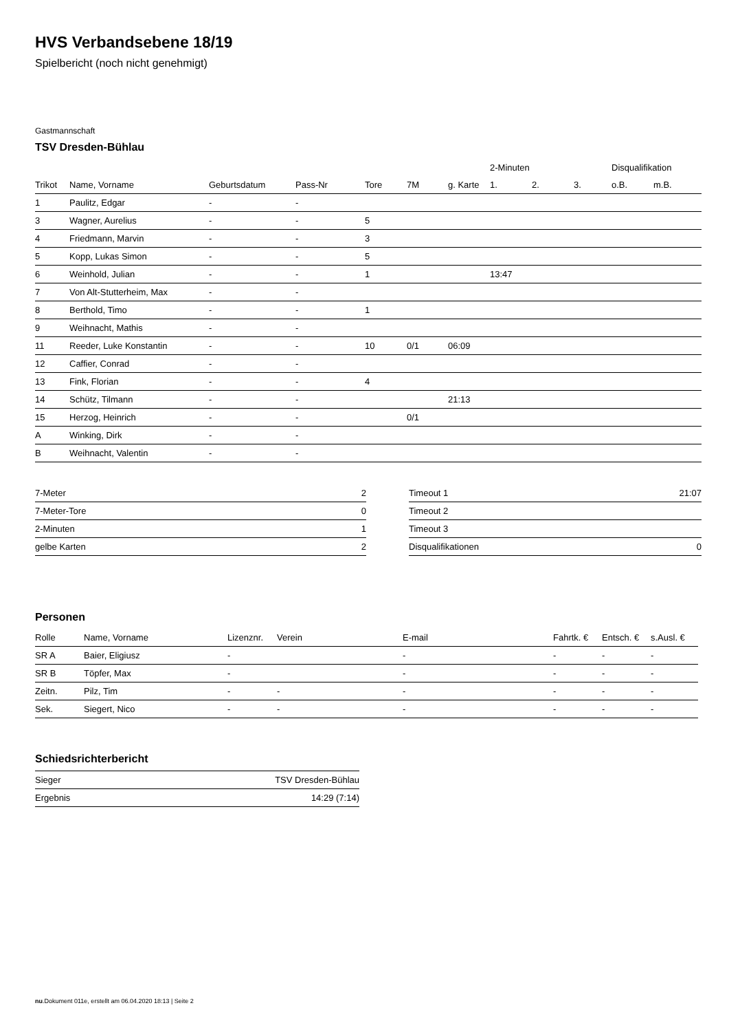HVS Verbandsebene 18/19
Spielbericht (noch nicht genehmigt)
Gastmannschaft
TSV Dresden-Bühlau
| | | | | | | | 2-Minuten | | | Disqualifikation | |
| --- | --- | --- | --- | --- | --- | --- | --- | --- | --- | --- | --- |
| Trikot | Name, Vorname | Geburtsdatum | Pass-Nr | Tore | 7M | g. Karte | 1. | 2. | 3. | o.B. | m.B. |
| 1 | Paulitz, Edgar | - | - | | | | | | | | |
| 3 | Wagner, Aurelius | - | - | 5 | | | | | | | |
| 4 | Friedmann, Marvin | - | - | 3 | | | | | | | |
| 5 | Kopp, Lukas Simon | - | - | 5 | | | | | | | |
| 6 | Weinhold, Julian | - | - | 1 | | | 13:47 | | | | |
| 7 | Von Alt-Stutterheim, Max | - | - | | | | | | | | |
| 8 | Berthold, Timo | - | - | 1 | | | | | | | |
| 9 | Weihnacht, Mathis | - | - | | | | | | | | |
| 11 | Reeder, Luke Konstantin | - | - | 10 | 0/1 | 06:09 | | | | | |
| 12 | Caffier, Conrad | - | - | | | | | | | | |
| 13 | Fink, Florian | - | - | 4 | | | | | | | |
| 14 | Schütz, Tilmann | - | - | | | 21:13 | | | | | |
| 15 | Herzog, Heinrich | - | - | | 0/1 | | | | | | |
| A | Winking, Dirk | - | - | | | | | | | | |
| B | Weihnacht, Valentin | - | - | | | | | | | | |
| 7-Meter | 2 |
| 7-Meter-Tore | 0 |
| 2-Minuten | 1 |
| gelbe Karten | 2 |
| Timeout 1 | 21:07 |
| Timeout 2 | |
| Timeout 3 | |
| Disqualifikationen | 0 |
Personen
| Rolle | Name, Vorname | Lizenznr. | Verein | E-mail | Fahrtk. € | Entsch. € | s.Ausl. € |
| --- | --- | --- | --- | --- | --- | --- | --- |
| SR A | Baier, Eligiusz | - | | - | - | - | - |
| SR B | Töpfer, Max | - | | - | - | - | - |
| Zeitn. | Pilz, Tim | - | - | - | - | - | - |
| Sek. | Siegert, Nico | - | - | - | - | - | - |
Schiedsrichterbericht
| Sieger | TSV Dresden-Bühlau |
| Ergebnis | 14:29 (7:14) |
nu.Dokument 011e, erstellt am 06.04.2020 18:13 | Seite 2